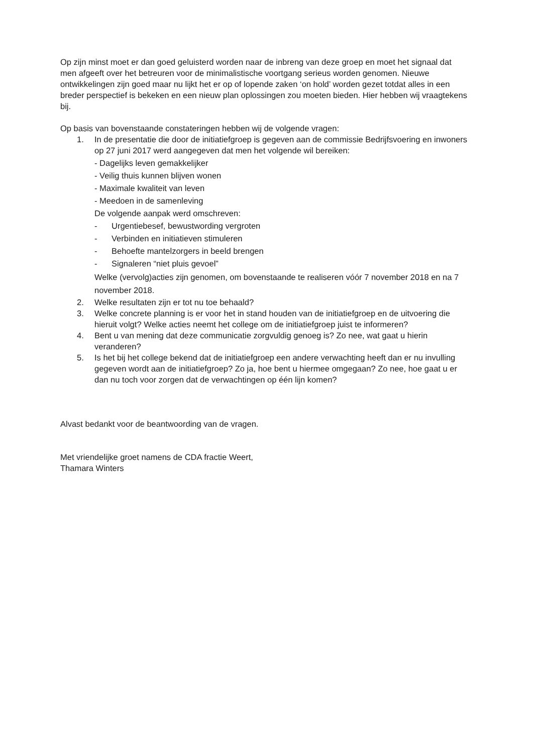Op zijn minst moet er dan goed geluisterd worden naar de inbreng van deze groep en moet het signaal dat men afgeeft over het betreuren voor de minimalistische voortgang serieus worden genomen. Nieuwe ontwikkelingen zijn goed maar nu lijkt het er op of lopende zaken ‘on hold’ worden gezet totdat alles in een breder perspectief is bekeken en een nieuw plan oplossingen zou moeten bieden. Hier hebben wij vraagtekens bij.
Op basis van bovenstaande constateringen hebben wij de volgende vragen:
1. In de presentatie die door de initiatiefgroep is gegeven aan de commissie Bedrijfsvoering en inwoners op 27 juni 2017 werd aangegeven dat men het volgende wil bereiken:
- Dagelijks leven gemakkelijker
- Veilig thuis kunnen blijven wonen
- Maximale kwaliteit van leven
- Meedoen in de samenleving
De volgende aanpak werd omschreven:
- Urgentiebesef, bewustwording vergroten
- Verbinden en initiatieven stimuleren
- Behoefte mantelzorgers in beeld brengen
- Signaleren “niet pluis gevoel”
Welke (vervolg)acties zijn genomen, om bovenstaande te realiseren vóór 7 november 2018 en na 7 november 2018.
2. Welke resultaten zijn er tot nu toe behaald?
3. Welke concrete planning is er voor het in stand houden van de initiatiefgroep en de uitvoering die hieruit volgt? Welke acties neemt het college om de initiatiefgroep juist te informeren?
4. Bent u van mening dat deze communicatie zorgvuldig genoeg is? Zo nee, wat gaat u hierin veranderen?
5. Is het bij het college bekend dat de initiatiefgroep een andere verwachting heeft dan er nu invulling gegeven wordt aan de initiatiefgroep? Zo ja, hoe bent u hiermee omgegaan? Zo nee, hoe gaat u er dan nu toch voor zorgen dat de verwachtingen op één lijn komen?
Alvast bedankt voor de beantwoording van de vragen.
Met vriendelijke groet namens de CDA fractie Weert,
Thamara Winters